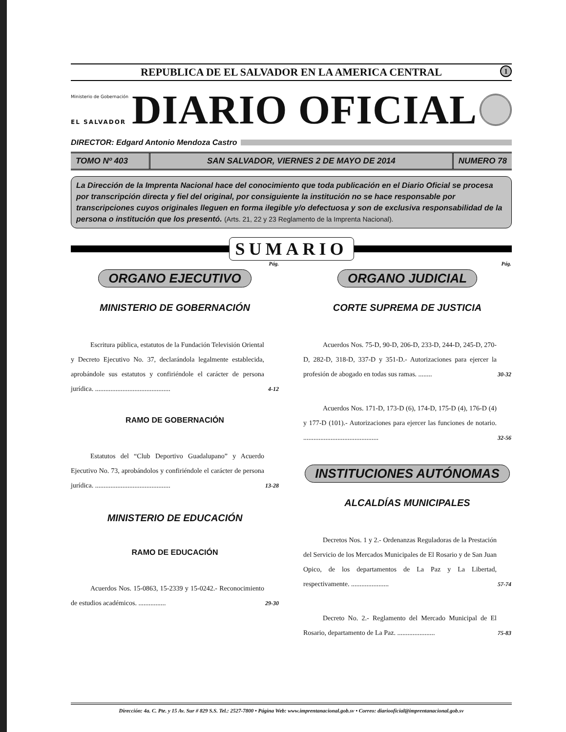REPUBLICA DE EL SALVADOR EN LA AMERICA CENTRAL 1
Ministerio de Gobernación
EL SALVADOR
DIARIO OFICIAL
DIRECTOR: Edgard Antonio Mendoza Castro
TOMO Nº 403 SAN SALVADOR, VIERNES 2 DE MAYO DE 2014
NUMERO 78
La Dirección de la Imprenta Nacional hace del conocimiento que toda publicación en el Diario Oficial se procesa por transcripción directa y fiel del original, por consiguiente la institución no se hace responsable por transcripciones cuyos originales lleguen en forma ilegible y/o defectuosa y son de exclusiva responsabilidad de la persona o institución que los presentó. (Arts. 21, 22 y 23 Reglamento de la Imprenta Nacional).
SUMARIO
Pág.
ORGANO EJECUTIVO
MINISTERIO DE GOBERNACIÓN
Escritura pública, estatutos de la Fundación Televisión Oriental y Decreto Ejecutivo No. 37, declarándola legalmente establecida, aprobándole sus estatutos y confiriéndole el carácter de persona jurídica. ............................................
4-12
RAMO DE GOBERNACIÓN
Estatutos del “Club Deportivo Guadalupano” y Acuerdo Ejecutivo No. 73, aprobándolos y confiriéndole el carácter de persona jurídica. ............................................
13-28
MINISTERIO DE EDUCACIÓN
RAMO DE EDUCACIÓN
Acuerdos Nos. 15-0863, 15-2339 y 15-0242.- Reconocimiento de estudios académicos. ................
29-30
Pág.
ORGANO JUDICIAL
CORTE SUPREMA DE JUSTICIA
Acuerdos Nos. 75-D, 90-D, 206-D, 233-D, 244-D, 245-D, 270-D, 282-D, 318-D, 337-D y 351-D.- Autorizaciones para ejercer la profesión de abogado en todas sus ramas. ........
30-32
Acuerdos Nos. 171-D, 173-D (6), 174-D, 175-D (4), 176-D (4) y 177-D (101).- Autorizaciones para ejercer las funciones de notario. ............................................
32-56
INSTITUCIONES AUTÓNOMAS
ALCALDÍAS MUNICIPALES
Decretos Nos. 1 y 2.- Ordenanzas Reguladoras de la Prestación del Servicio de los Mercados Municipales de El Rosario y de San Juan Opico, de los departamentos de La Paz y La Libertad, respectivamente. ......................
57-74
Decreto No. 2.- Reglamento del Mercado Municipal de El Rosario, departamento de La Paz. ......................
75-83
Dirección: 4a. C. Pte. y 15 Av. Sur # 829 S.S. Tel.: 2527-7800 • Página Web: www.imprentanacional.gob.sv • Correo: diariooficial@imprentanacional.gob.sv